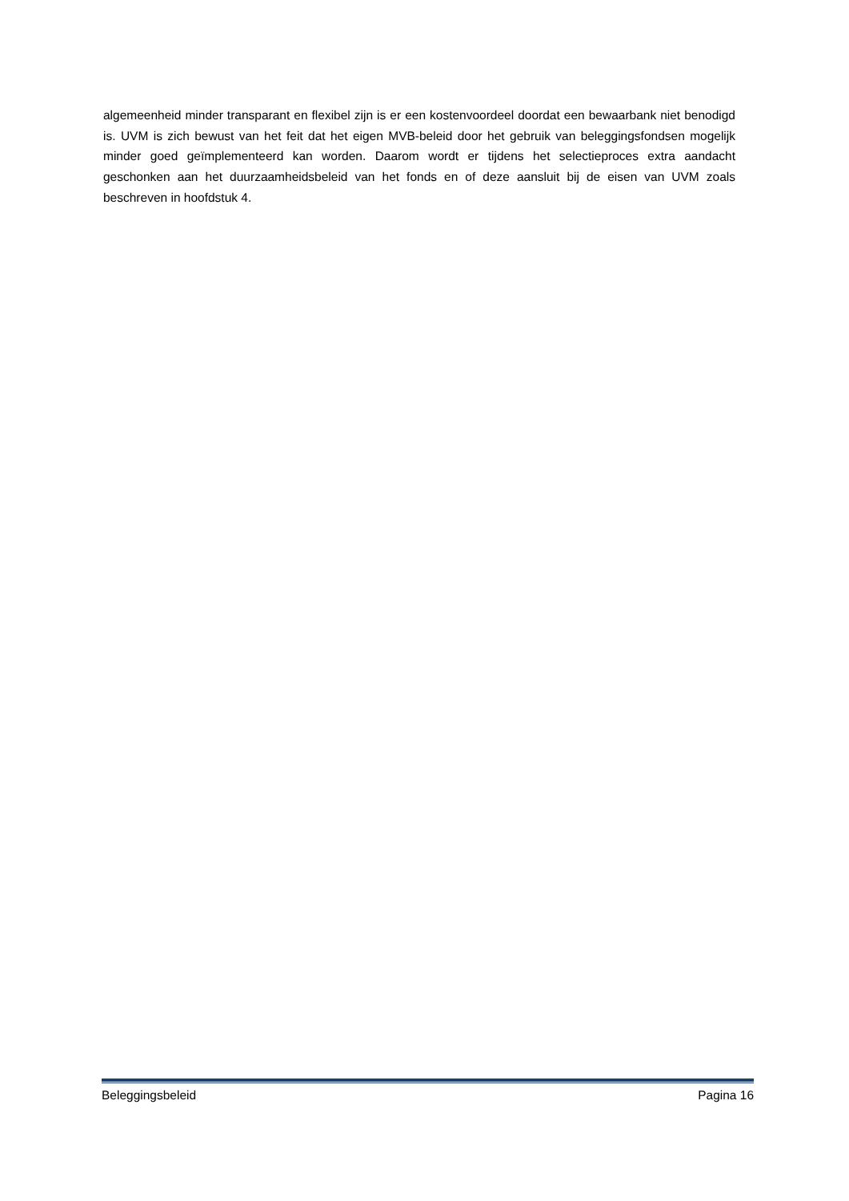algemeenheid minder transparant en flexibel zijn is er een kostenvoordeel doordat een bewaarbank niet benodigd is. UVM is zich bewust van het feit dat het eigen MVB-beleid door het gebruik van beleggingsfondsen mogelijk minder goed geïmplementeerd kan worden. Daarom wordt er tijdens het selectieproces extra aandacht geschonken aan het duurzaamheidsbeleid van het fonds en of deze aansluit bij de eisen van UVM zoals beschreven in hoofdstuk 4.
Beleggingsbeleid Pagina 16